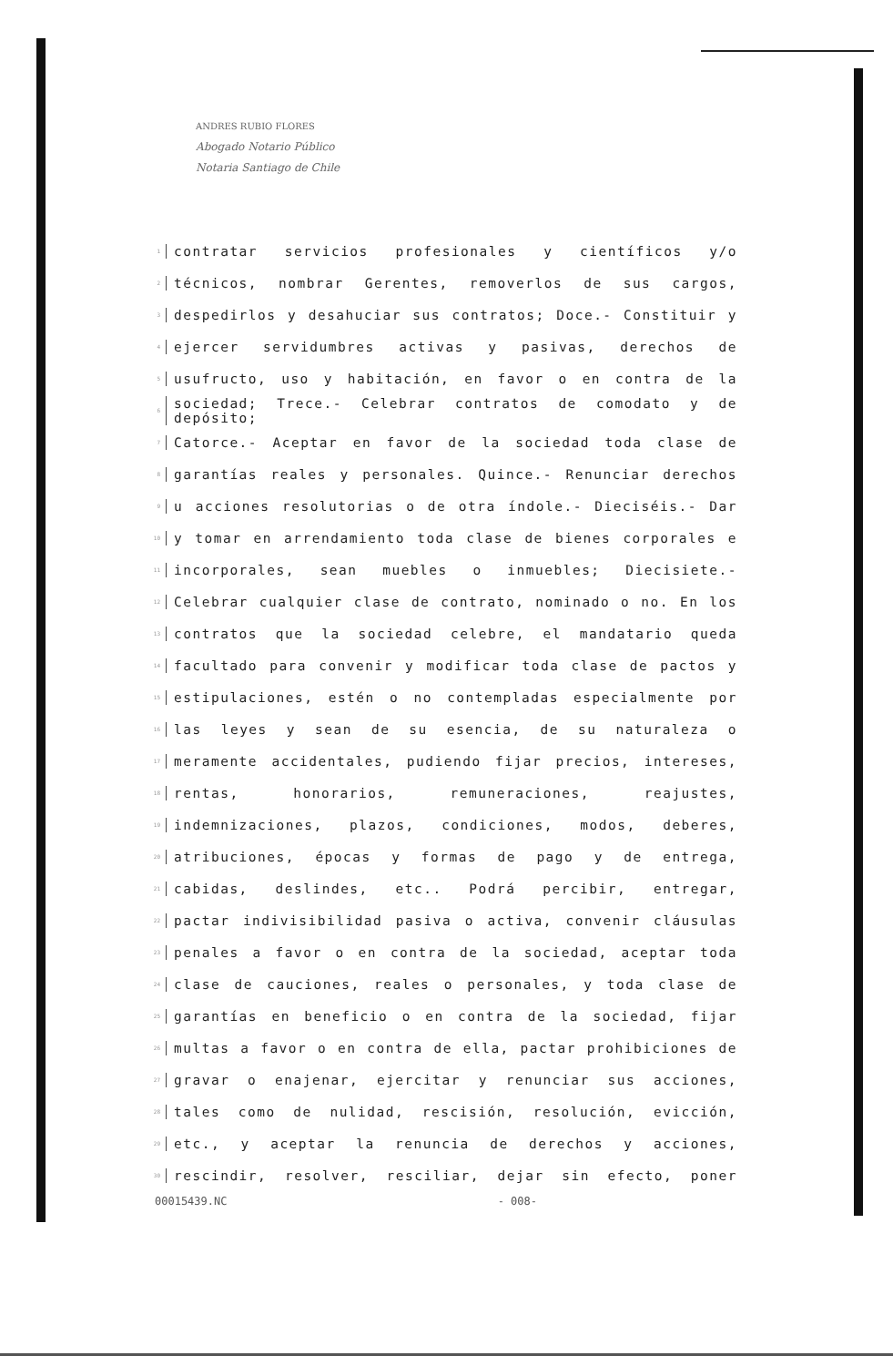ANDRES RUBIO FLORES
Abogado Notario Público
Notaria Santiago de Chile
1 contratar servicios profesionales y científicos y/o
2 técnicos, nombrar Gerentes, removerlos de sus cargos,
3 despedirlos y desahuciar sus contratos; Doce.- Constituir y
4 ejercer servidumbres activas y pasivas, derechos de
5 usufructo, uso y habitación, en favor o en contra de la
6 sociedad; Trece.- Celebrar contratos de comodato y de depósito;
7 Catorce.- Aceptar en favor de la sociedad toda clase de
8 garantías reales y personales. Quince.- Renunciar derechos
9 u acciones resolutorias o de otra índole.- Dieciséis.- Dar
10 y tomar en arrendamiento toda clase de bienes corporales e
11 incorporales, sean muebles o inmuebles; Diecisiete.-
12 Celebrar cualquier clase de contrato, nominado o no. En los
13 contratos que la sociedad celebre, el mandatario queda
14 facultado para convenir y modificar toda clase de pactos y
15 estipulaciones, estén o no contempladas especialmente por
16 las leyes y sean de su esencia, de su naturaleza o
17 meramente accidentales, pudiendo fijar precios, intereses,
18 rentas, honorarios, remuneraciones, reajustes,
19 indemnizaciones, plazos, condiciones, modos, deberes,
20 atribuciones, épocas y formas de pago y de entrega,
21 cabidas, deslindes, etc.. Podrá percibir, entregar,
22 pactar indivisibilidad pasiva o activa, convenir cláusulas
23 penales a favor o en contra de la sociedad, aceptar toda
24 clase de cauciones, reales o personales, y toda clase de
25 garantías en beneficio o en contra de la sociedad, fijar
26 multas a favor o en contra de ella, pactar prohibiciones de
27 gravar o enajenar, ejercitar y renunciar sus acciones,
28 tales como de nulidad, rescisión, resolución, evicción,
29 etc., y aceptar la renuncia de derechos y acciones,
30 rescindir, resolver, resciliar, dejar sin efecto, poner
00015439.NC - 008-